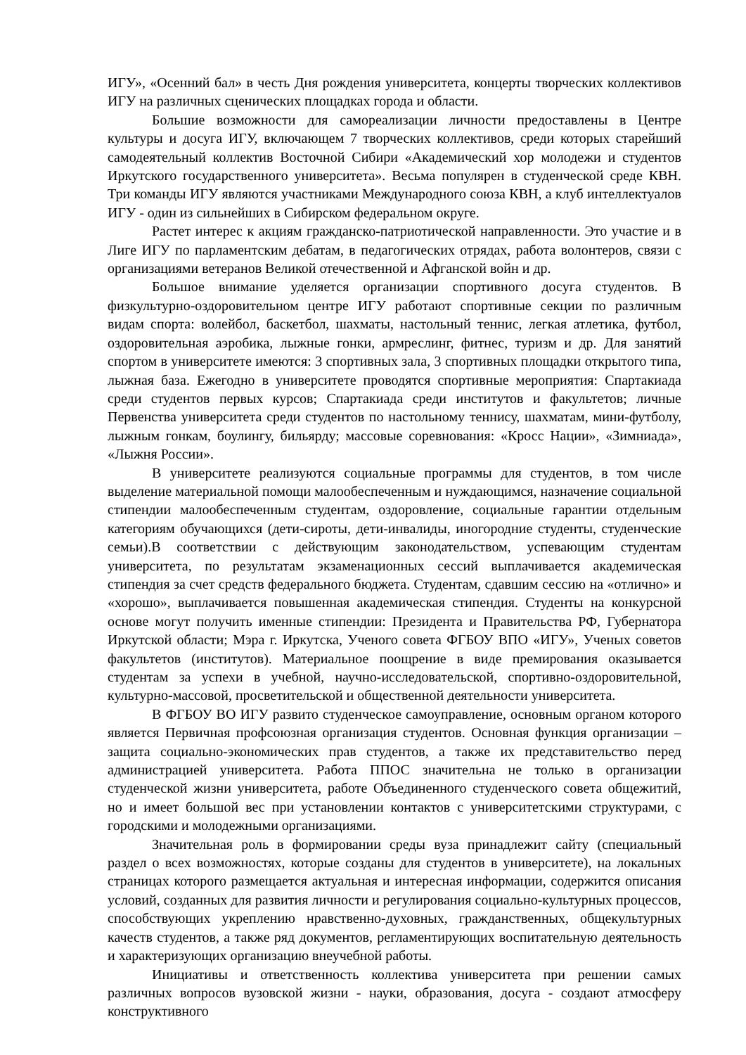ИГУ», «Осенний бал» в честь Дня рождения университета, концерты творческих коллективов ИГУ на различных сценических площадках города и области.
Большие возможности для самореализации личности предоставлены в Центре культуры и досуга ИГУ, включающем 7 творческих коллективов, среди которых старейший самодеятельный коллектив Восточной Сибири «Академический хор молодежи и студентов Иркутского государственного университета». Весьма популярен в студенческой среде КВН. Три команды ИГУ являются участниками Международного союза КВН, а клуб интеллектуалов ИГУ - один из сильнейших в Сибирском федеральном округе.
Растет интерес к акциям гражданско-патриотической направленности. Это участие и в Лиге ИГУ по парламентским дебатам, в педагогических отрядах, работа волонтеров, связи с организациями ветеранов Великой отечественной и Афганской войн и др.
Большое внимание уделяется организации спортивного досуга студентов. В физкультурно-оздоровительном центре ИГУ работают спортивные секции по различным видам спорта: волейбол, баскетбол, шахматы, настольный теннис, легкая атлетика, футбол, оздоровительная аэробика, лыжные гонки, армреслинг, фитнес, туризм и др. Для занятий спортом в университете имеются: 3 спортивных зала, 3 спортивных площадки открытого типа, лыжная база. Ежегодно в университете проводятся спортивные мероприятия: Спартакиада среди студентов первых курсов; Спартакиада среди институтов и факультетов; личные Первенства университета среди студентов по настольному теннису, шахматам, мини-футболу, лыжным гонкам, боулингу, бильярду; массовые соревнования: «Кросс Нации», «Зимниада», «Лыжня России».
В университете реализуются социальные программы для студентов, в том числе выделение материальной помощи малообеспеченным и нуждающимся, назначение социальной стипендии малообеспеченным студентам, оздоровление, социальные гарантии отдельным категориям обучающихся (дети-сироты, дети-инвалиды, иногородние студенты, студенческие семьи).В соответствии с действующим законодательством, успевающим студентам университета, по результатам экзаменационных сессий выплачивается академическая стипендия за счет средств федерального бюджета. Студентам, сдавшим сессию на «отлично» и «хорошо», выплачивается повышенная академическая стипендия. Студенты на конкурсной основе могут получить именные стипендии: Президента и Правительства РФ, Губернатора Иркутской области; Мэра г. Иркутска, Ученого совета ФГБОУ ВПО «ИГУ», Ученых советов факультетов (институтов). Материальное поощрение в виде премирования оказывается студентам за успехи в учебной, научно-исследовательской, спортивно-оздоровительной, культурно-массовой, просветительской и общественной деятельности университета.
В ФГБОУ ВО ИГУ развито студенческое самоуправление, основным органом которого является Первичная профсоюзная организация студентов. Основная функция организации – защита социально-экономических прав студентов, а также их представительство перед администрацией университета. Работа ППОС значительна не только в организации студенческой жизни университета, работе Объединенного студенческого совета общежитий, но и имеет большой вес при установлении контактов с университетскими структурами, с городскими и молодежными организациями.
Значительная роль в формировании среды вуза принадлежит сайту (специальный раздел о всех возможностях, которые созданы для студентов в университете), на локальных страницах которого размещается актуальная и интересная информации, содержится описания условий, созданных для развития личности и регулирования социально-культурных процессов, способствующих укреплению нравственно-духовных, гражданственных, общекультурных качеств студентов, а также ряд документов, регламентирующих воспитательную деятельность и характеризующих организацию внеучебной работы.
Инициативы и ответственность коллектива университета при решении самых различных вопросов вузовской жизни - науки, образования, досуга - создают атмосферу конструктивного